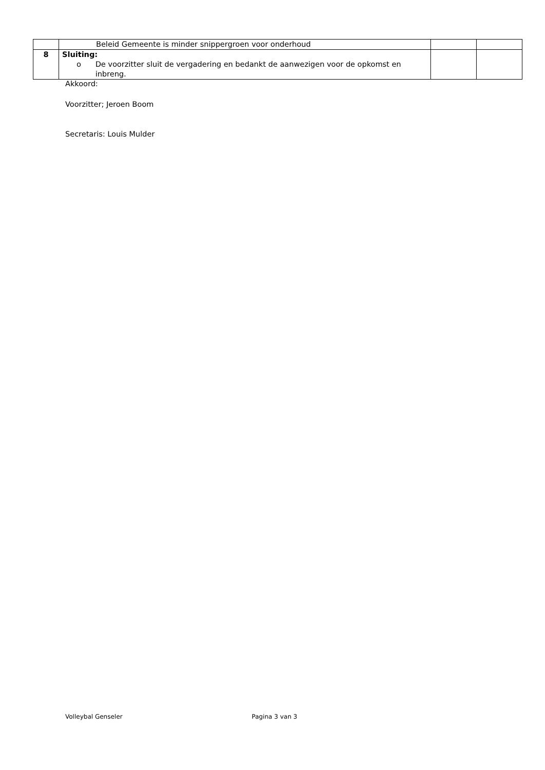| | Beleid Gemeente is minder snippergroen voor onderhoud | | |
| 8 | Sluiting: o De voorzitter sluit de vergadering en bedankt de aanwezigen voor de opkomst en inbreng. | | |
Akkoord:
Voorzitter; Jeroen Boom
Secretaris: Louis Mulder
Volleybal Genseler Pagina 3 van 3